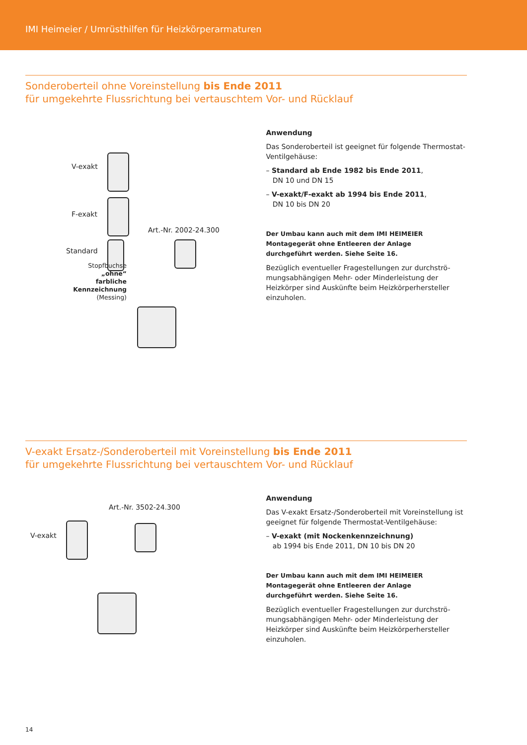IMI Heimeier / Umrüsthilfen für Heizkörperarmaturen
Sonderoberteil ohne Voreinstellung bis Ende 2011
für umgekehrte Flussrichtung bei vertauschtem Vor- und Rücklauf
V-exakt
F-exakt
Art.-Nr. 2002-24.300
Standard
Stopfbuchse
„ohne“
farbliche
Kennzeichnung
(Messing)
Anwendung
Das Sonderoberteil ist geeignet für folgende Thermostat-Ventilgehäuse:
– Standard ab Ende 1982 bis Ende 2011,
DN 10 und DN 15
– V-exakt/F-exakt ab 1994 bis Ende 2011,
DN 10 bis DN 20
Der Umbau kann auch mit dem IMI HEIMEIER Montagegerät ohne Entleeren der Anlage
durchgeführt werden. Siehe Seite 16.
Bezüglich eventueller Fragestellungen zur durchströ-mungsabhängigen Mehr- oder Minderleistung der Heizkörper sind Auskünfte beim Heizkörperhersteller einzuholen.
V-exakt Ersatz-/Sonderoberteil mit Voreinstellung bis Ende 2011
für umgekehrte Flussrichtung bei vertauschtem Vor- und Rücklauf
Art.-Nr. 3502-24.300
V-exakt
Anwendung
Das V-exakt Ersatz-/Sonderoberteil mit Voreinstellung ist geeignet für folgende Thermostat-Ventilgehäuse:
– V-exakt (mit Nockenkennzeichnung)
ab 1994 bis Ende 2011, DN 10 bis DN 20
Der Umbau kann auch mit dem IMI HEIMEIER Montagegerät ohne Entleeren der Anlage
durchgeführt werden. Siehe Seite 16.
Bezüglich eventueller Fragestellungen zur durchströ-mungsabhängigen Mehr- oder Minderleistung der Heizkörper sind Auskünfte beim Heizkörperhersteller einzuholen.
14